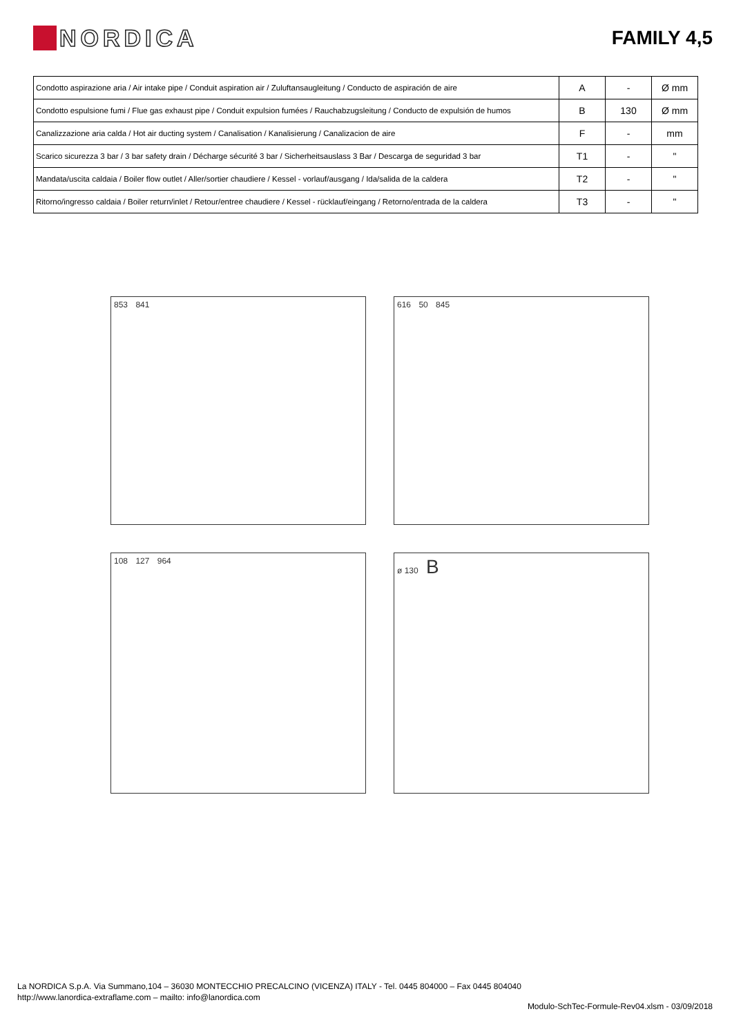NORDICA
FAMILY 4,5
| Condotto aspirazione aria / Air intake pipe / Conduit aspiration air / Zuluftansaugleitung / Conducto de aspiración de aire | A | - | Ø mm |
| Condotto espulsione fumi / Flue gas exhaust pipe / Conduit expulsion fumées / Rauchabzugsleitung / Conducto de expulsión de humos | B | 130 | Ø mm |
| Canalizzazione aria calda / Hot air ducting system / Canalisation / Kanalisierung / Canalizacion de aire | F | - | mm |
| Scarico sicurezza 3 bar / 3 bar safety drain / Décharge sécurité 3 bar / Sicherheitsauslass 3 Bar / Descarga de seguridad 3 bar | T1 | - | " |
| Mandata/uscita caldaia / Boiler flow outlet / Aller/sortier chaudiere / Kessel - vorlauf/ausgang / Ida/salida de la caldera | T2 | - | " |
| Ritorno/ingresso caldaia / Boiler return/inlet / Retour/entree chaudiere / Kessel - rücklauf/eingang / Retorno/entrada de la caldera | T3 | - | " |
853 841
616 50 845
108 127 964
ø 130 B
La NORDICA S.p.A. Via Summano,104 – 36030 MONTECCHIO PRECALCINO (VICENZA) ITALY - Tel. 0445 804000 – Fax 0445 804040
http://www.lanordica-extraflame.com – mailto: info@lanordica.com
Modulo-SchTec-Formule-Rev04.xlsm - 03/09/2018